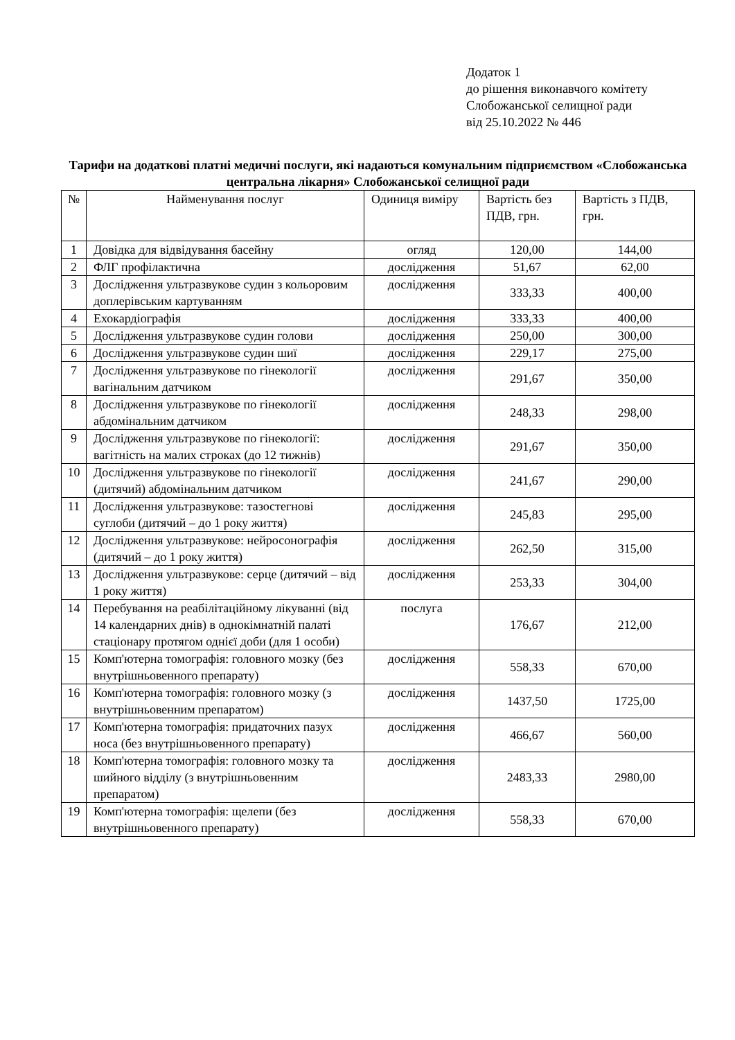Додаток 1
до рішення виконавчого комітету
Слобожанської селищної ради
від 25.10.2022 № 446
Тарифи на додаткові платні медичні послуги, які надаються комунальним підприємством «Слобожанська центральна лікарня» Слобожанської селищної ради
| № | Найменування послуг | Одиниця виміру | Вартість без ПДВ, грн. | Вартість з ПДВ, грн. |
| --- | --- | --- | --- | --- |
| 1 | Довідка для відвідування басейну | огляд | 120,00 | 144,00 |
| 2 | ФЛГ профілактична | дослідження | 51,67 | 62,00 |
| 3 | Дослідження ультразвукове судин з кольоровим доплерівським картуванням | дослідження | 333,33 | 400,00 |
| 4 | Ехокардіографія | дослідження | 333,33 | 400,00 |
| 5 | Дослідження ультразвукове судин голови | дослідження | 250,00 | 300,00 |
| 6 | Дослідження ультразвукове судин шиї | дослідження | 229,17 | 275,00 |
| 7 | Дослідження ультразвукове по гінекології вагінальним датчиком | дослідження | 291,67 | 350,00 |
| 8 | Дослідження ультразвукове по гінекології абдомінальним датчиком | дослідження | 248,33 | 298,00 |
| 9 | Дослідження ультразвукове по гінекології: вагітність на малих строках (до 12 тижнів) | дослідження | 291,67 | 350,00 |
| 10 | Дослідження ультразвукове по гінекології (дитячий) абдомінальним датчиком | дослідження | 241,67 | 290,00 |
| 11 | Дослідження ультразвукове: тазостегнові суглоби (дитячий – до 1 року життя) | дослідження | 245,83 | 295,00 |
| 12 | Дослідження ультразвукове: нейросонографія (дитячий – до 1 року життя) | дослідження | 262,50 | 315,00 |
| 13 | Дослідження ультразвукове: серце (дитячий – від 1 року життя) | дослідження | 253,33 | 304,00 |
| 14 | Перебування на реабілітаційному лікуванні (від 14 календарних днів) в однокімнатній палаті стаціонару протягом однієї доби (для 1 особи) | послуга | 176,67 | 212,00 |
| 15 | Комп'ютерна томографія: головного мозку (без внутрішньовенного препарату) | дослідження | 558,33 | 670,00 |
| 16 | Комп'ютерна томографія: головного мозку (з внутрішньовенним препаратом) | дослідження | 1437,50 | 1725,00 |
| 17 | Комп'ютерна томографія: придаточних пазух носа (без внутрішньовенного препарату) | дослідження | 466,67 | 560,00 |
| 18 | Комп'ютерна томографія: головного мозку та шийного відділу (з внутрішньовенним препаратом) | дослідження | 2483,33 | 2980,00 |
| 19 | Комп'ютерна томографія: щелепи (без внутрішньовенного препарату) | дослідження | 558,33 | 670,00 |